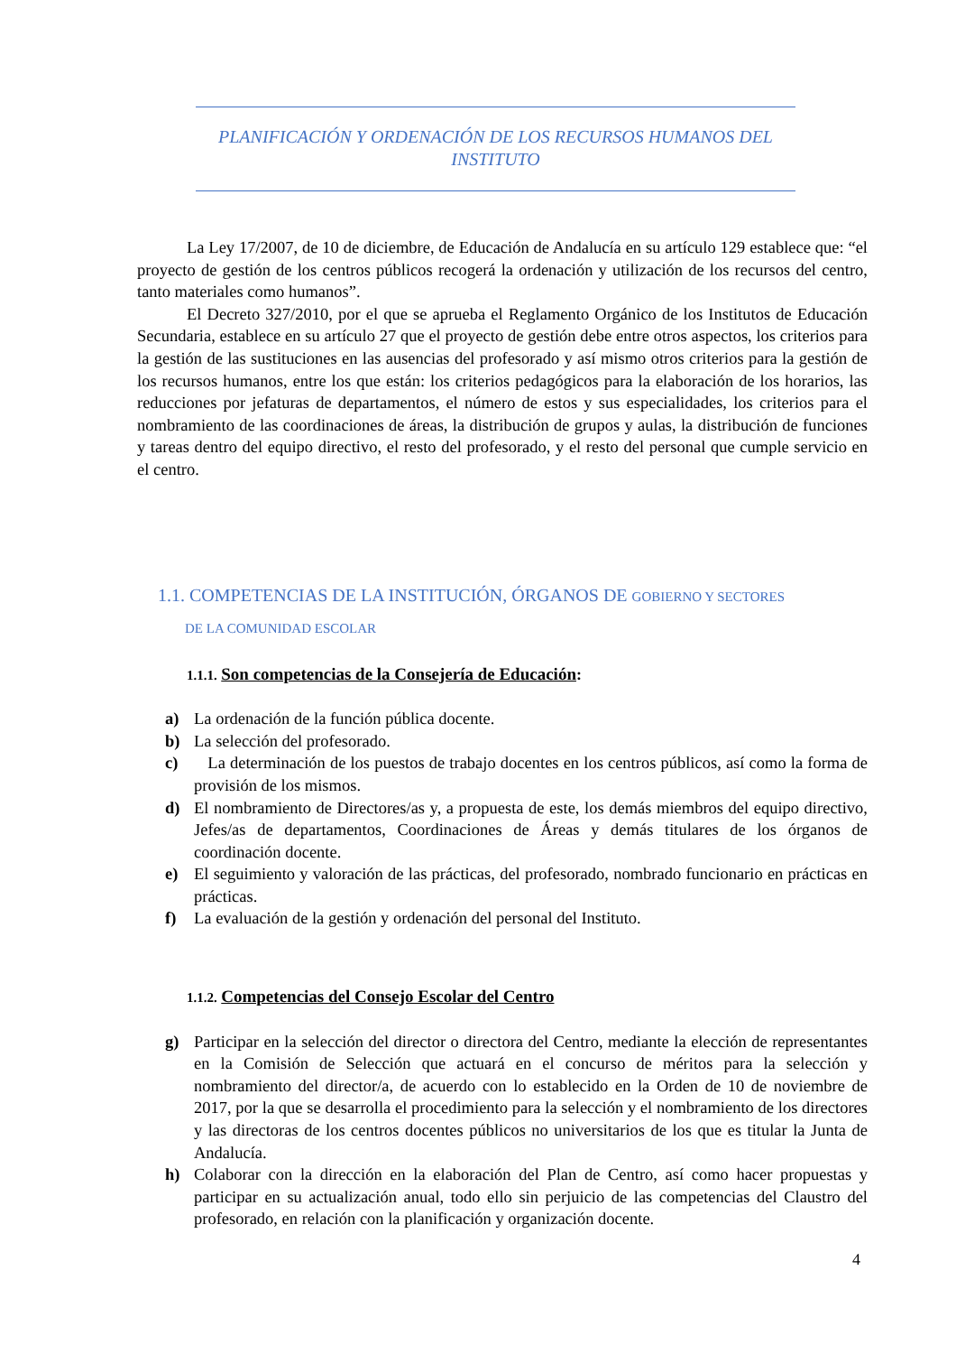PLANIFICACIÓN Y ORDENACIÓN DE LOS RECURSOS HUMANOS DEL INSTITUTO
La Ley 17/2007, de 10 de diciembre, de Educación de Andalucía en su artículo 129 establece que: “el proyecto de gestión de los centros públicos recogerá la ordenación y utilización de los recursos del centro, tanto materiales como humanos”.
El Decreto 327/2010, por el que se aprueba el Reglamento Orgánico de los Institutos de Educación Secundaria, establece en su artículo 27 que el proyecto de gestión debe entre otros aspectos, los criterios para la gestión de las sustituciones en las ausencias del profesorado y así mismo otros criterios para la gestión de los recursos humanos, entre los que están: los criterios pedagógicos para la elaboración de los horarios, las reducciones por jefaturas de departamentos, el número de estos y sus especialidades, los criterios para el nombramiento de las coordinaciones de áreas, la distribución de grupos y aulas, la distribución de funciones y tareas dentro del equipo directivo, el resto del profesorado, y el resto del personal que cumple servicio en el centro.
1.1. COMPETENCIAS DE LA INSTITUCIÓN, ÓRGANOS DE GOBIERNO Y SECTORES
DE LA COMUNIDAD ESCOLAR
1.1.1. Son competencias de la Consejería de Educación:
a) La ordenación de la función pública docente.
b) La selección del profesorado.
c) La determinación de los puestos de trabajo docentes en los centros públicos, así como la forma de provisión de los mismos.
d) El nombramiento de Directores/as y, a propuesta de este, los demás miembros del equipo directivo, Jefes/as de departamentos, Coordinaciones de Áreas y demás titulares de los órganos de coordinación docente.
e) El seguimiento y valoración de las prácticas, del profesorado, nombrado funcionario en prácticas en prácticas.
f) La evaluación de la gestión y ordenación del personal del Instituto.
1.1.2. Competencias del Consejo Escolar del Centro
g) Participar en la selección del director o directora del Centro, mediante la elección de representantes en la Comisión de Selección que actuará en el concurso de méritos para la selección y nombramiento del director/a, de acuerdo con lo establecido en la Orden de 10 de noviembre de 2017, por la que se desarrolla el procedimiento para la selección y el nombramiento de los directores y las directoras de los centros docentes públicos no universitarios de los que es titular la Junta de Andalucía.
h) Colaborar con la dirección en la elaboración del Plan de Centro, así como hacer propuestas y participar en su actualización anual, todo ello sin perjuicio de las competencias del Claustro del profesorado, en relación con la planificación y organización docente.
4